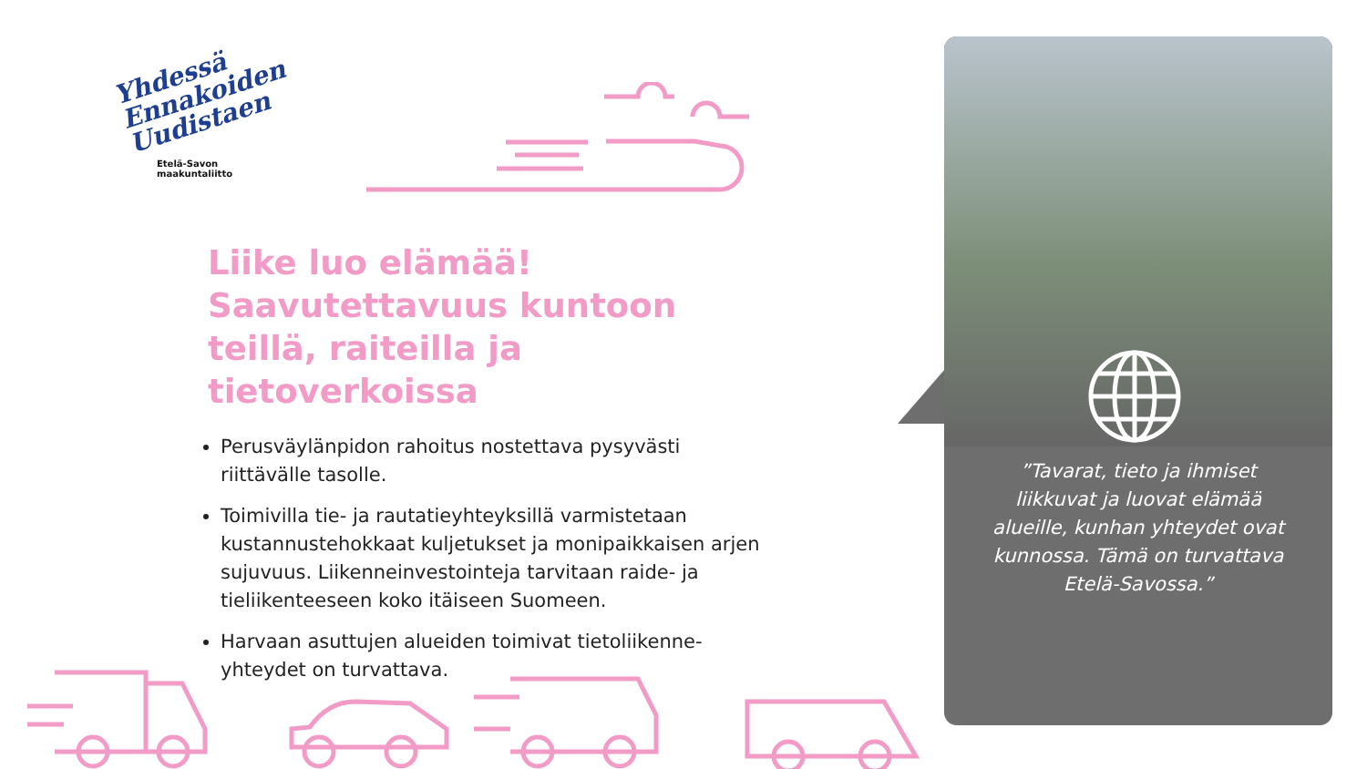Yhdessä
Ennakoiden
Uudistaen
Etelä-Savon
maakuntaliitto
Liike luo elämää!
Saavutettavuus kuntoon teillä, raiteilla ja tietoverkoissa
Perusväylänpidon rahoitus nostettava pysyvästi riittävälle tasolle.
Toimivilla tie- ja rautatieyhteyksillä varmistetaan kustannustehokkaat kuljetukset ja monipaikkaisen arjen sujuvuus. Liikenneinvestointeja tarvitaan raide- ja tieliikenteeseen koko itäiseen Suomeen.
Harvaan asuttujen alueiden toimivat tietoliikenne-yhteydet on turvattava.
”Tavarat, tieto ja ihmiset liikkuvat ja luovat elämää alueille, kunhan yhteydet ovat kunnossa. Tämä on turvattava Etelä-Savossa.”